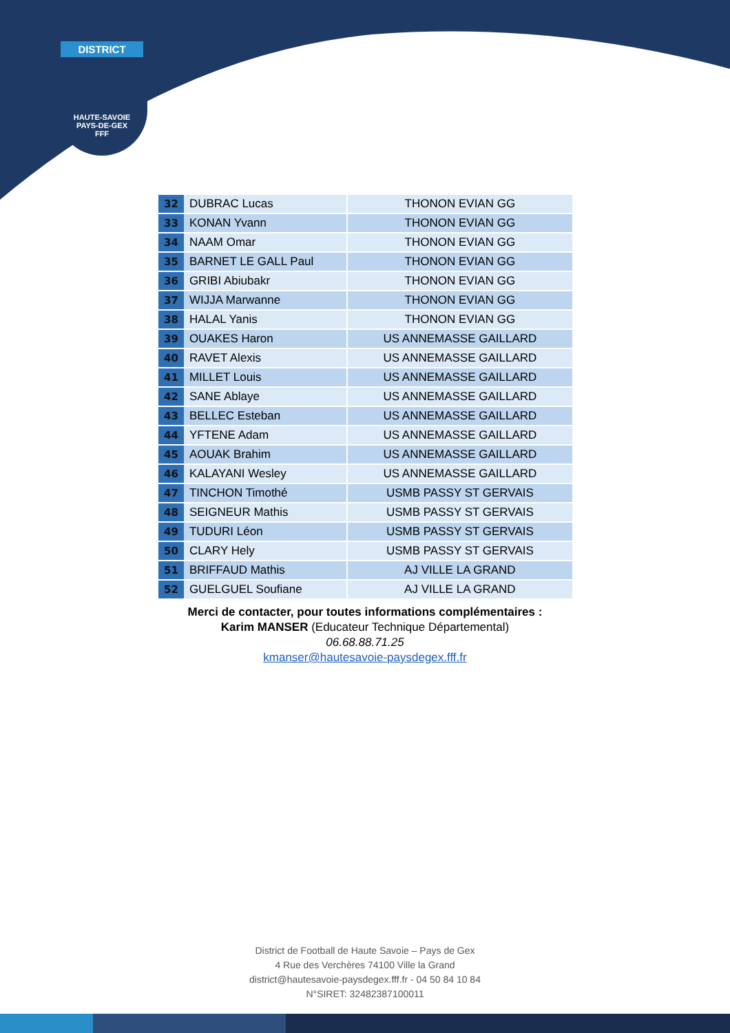DISTRICT
HAUTE-SAVOIE
PAYS-DE-GEX
FFF
| 32 | DUBRAC Lucas | THONON EVIAN GG |
| 33 | KONAN Yvann | THONON EVIAN GG |
| 34 | NAAM Omar | THONON EVIAN GG |
| 35 | BARNET LE GALL Paul | THONON EVIAN GG |
| 36 | GRIBI Abiubakr | THONON EVIAN GG |
| 37 | WIJJA Marwanne | THONON EVIAN GG |
| 38 | HALAL Yanis | THONON EVIAN GG |
| 39 | OUAKES Haron | US ANNEMASSE GAILLARD |
| 40 | RAVET Alexis | US ANNEMASSE GAILLARD |
| 41 | MILLET Louis | US ANNEMASSE GAILLARD |
| 42 | SANE Ablaye | US ANNEMASSE GAILLARD |
| 43 | BELLEC Esteban | US ANNEMASSE GAILLARD |
| 44 | YFTENE Adam | US ANNEMASSE GAILLARD |
| 45 | AOUAK Brahim | US ANNEMASSE GAILLARD |
| 46 | KALAYANI Wesley | US ANNEMASSE GAILLARD |
| 47 | TINCHON Timothé | USMB PASSY ST GERVAIS |
| 48 | SEIGNEUR Mathis | USMB PASSY ST GERVAIS |
| 49 | TUDURI Léon | USMB PASSY ST GERVAIS |
| 50 | CLARY Hely | USMB PASSY ST GERVAIS |
| 51 | BRIFFAUD Mathis | AJ VILLE LA GRAND |
| 52 | GUELGUEL Soufiane | AJ VILLE LA GRAND |
Merci de contacter, pour toutes informations complémentaires :
Karim MANSER (Educateur Technique Départemental)
06.68.88.71.25
kmanser@hautesavoie-paysdegex.fff.fr
District de Football de Haute Savoie – Pays de Gex
4 Rue des Verchères 74100 Ville la Grand
district@hautesavoie-paysdegex.fff.fr - 04 50 84 10 84
N°SIRET: 32482387100011